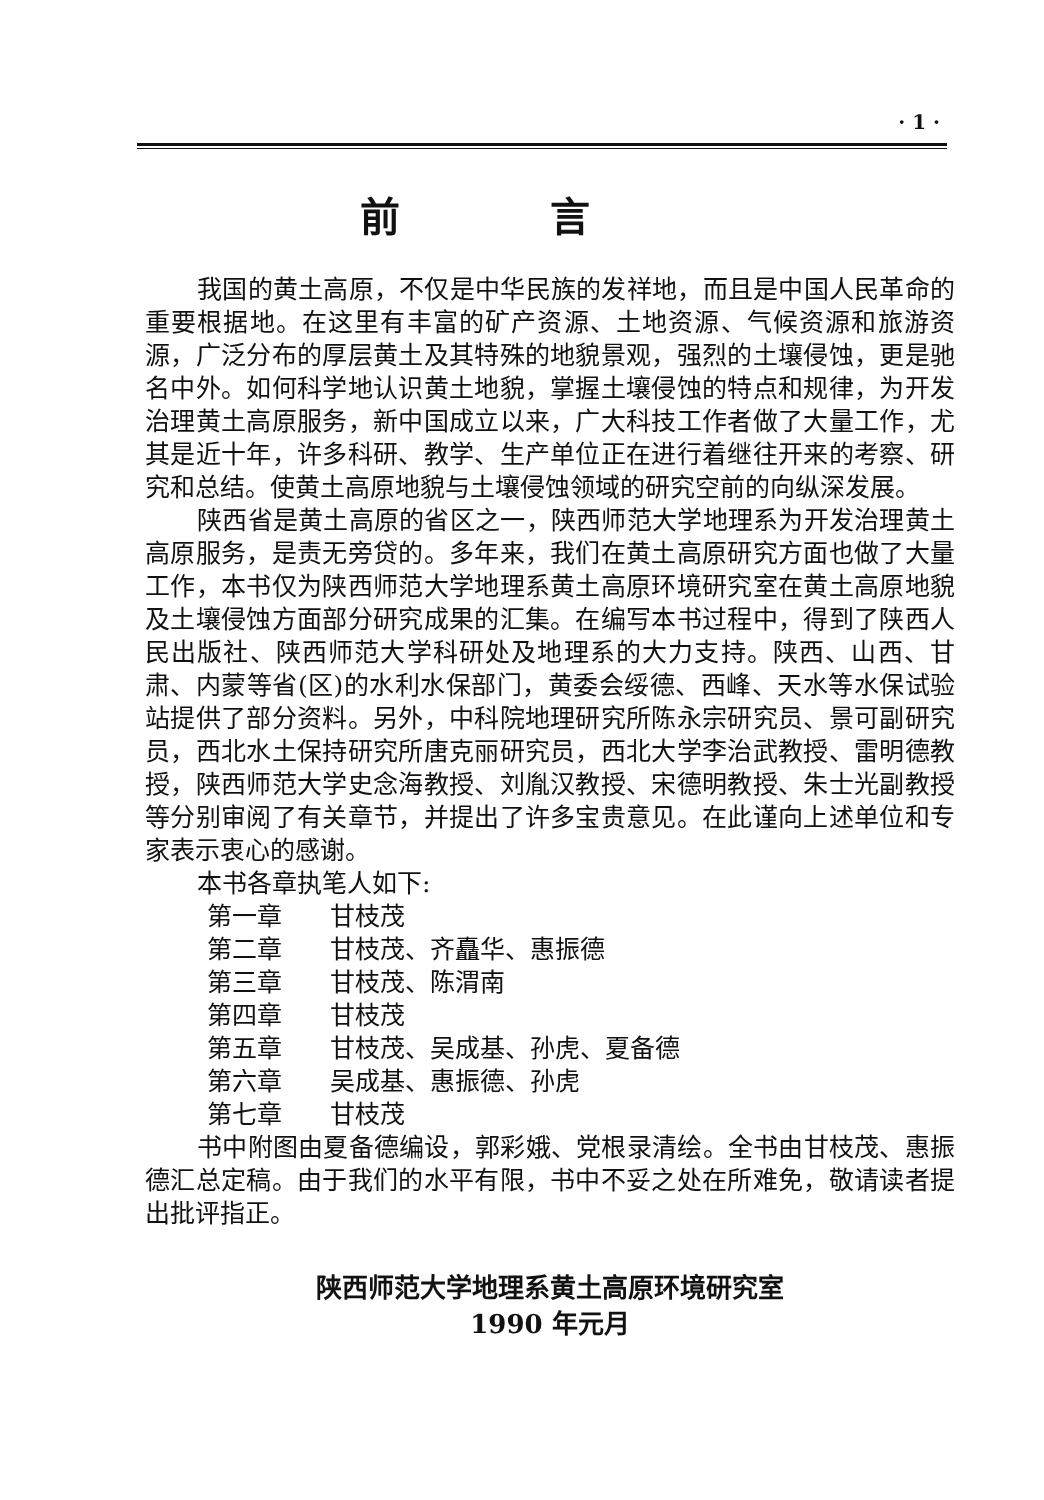· 1 ·
前言
我国的黄土高原，不仅是中华民族的发祥地，而且是中国人民革命的重要根据地。在这里有丰富的矿产资源、土地资源、气候资源和旅游资源，广泛分布的厚层黄土及其特殊的地貌景观，强烈的土壤侵蚀，更是驰名中外。如何科学地认识黄土地貌，掌握土壤侵蚀的特点和规律，为开发治理黄土高原服务，新中国成立以来，广大科技工作者做了大量工作，尤其是近十年，许多科研、教学、生产单位正在进行着继往开来的考察、研究和总结。使黄土高原地貌与土壤侵蚀领域的研究空前的向纵深发展。
陕西省是黄土高原的省区之一，陕西师范大学地理系为开发治理黄土高原服务，是责无旁贷的。多年来，我们在黄土高原研究方面也做了大量工作，本书仅为陕西师范大学地理系黄土高原环境研究室在黄土高原地貌及土壤侵蚀方面部分研究成果的汇集。在编写本书过程中，得到了陕西人民出版社、陕西师范大学科研处及地理系的大力支持。陕西、山西、甘肃、内蒙等省(区)的水利水保部门，黄委会绥德、西峰、天水等水保试验站提供了部分资料。另外，中科院地理研究所陈永宗研究员、景可副研究员，西北水土保持研究所唐克丽研究员，西北大学李治武教授、雷明德教授，陕西师范大学史念海教授、刘胤汉教授、宋德明教授、朱士光副教授等分别审阅了有关章节，并提出了许多宝贵意见。在此谨向上述单位和专家表示衷心的感谢。
本书各章执笔人如下:
第一章 甘枝茂
第二章 甘枝茂、齐矗华、惠振德
第三章 甘枝茂、陈渭南
第四章 甘枝茂
第五章 甘枝茂、吴成基、孙虎、夏备德
第六章 吴成基、惠振德、孙虎
第七章 甘枝茂
书中附图由夏备德编设，郭彩娥、党根录清绘。全书由甘枝茂、惠振德汇总定稿。由于我们的水平有限，书中不妥之处在所难免，敬请读者提出批评指正。
陕西师范大学地理系黄土高原环境研究室
1990 年元月